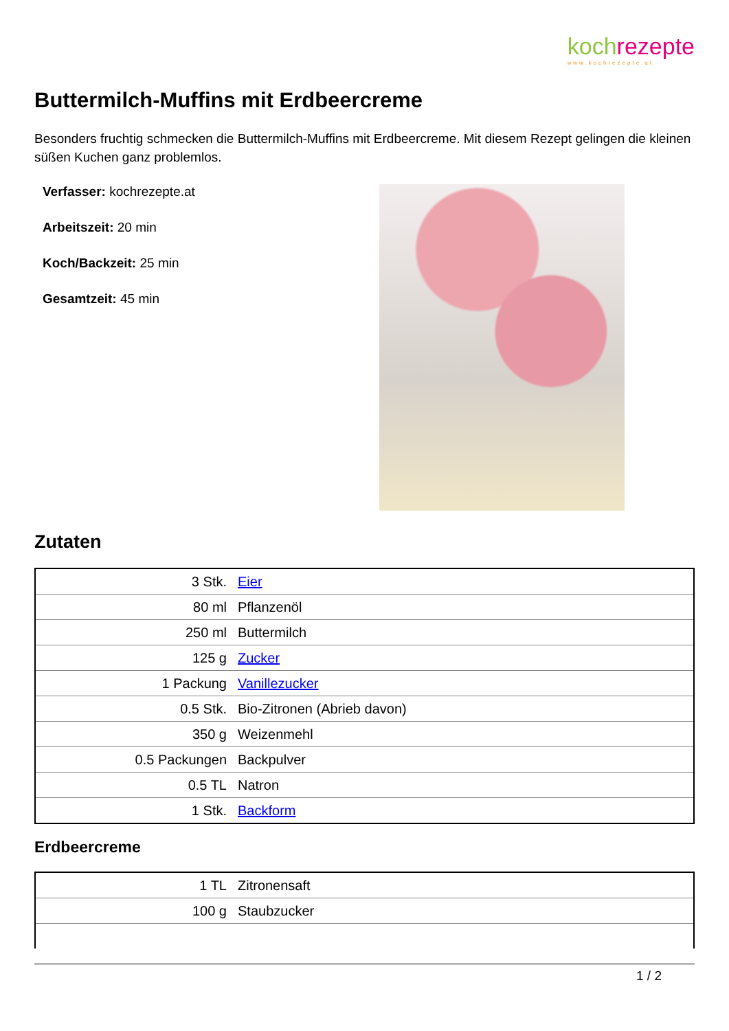koch rezepte
www.kochrezepte.at
Buttermilch-Muffins mit Erdbeercreme
Besonders fruchtig schmecken die Buttermilch-Muffins mit Erdbeercreme. Mit diesem Rezept gelingen die kleinen süßen Kuchen ganz problemlos.
Verfasser: kochrezepte.at
Arbeitszeit: 20 min
Koch/Backzeit: 25 min
Gesamtzeit: 45 min
Zutaten
| 3 Stk. | Eier |
| 80 ml | Pflanzenöl |
| 250 ml | Buttermilch |
| 125 g | Zucker |
| 1 Packung | Vanillezucker |
| 0.5 Stk. | Bio-Zitronen (Abrieb davon) |
| 350 g | Weizenmehl |
| 0.5 Packungen | Backpulver |
| 0.5 TL | Natron |
| 1 Stk. | Backform |
Erdbeercreme
| 1 TL | Zitronensaft |
| 100 g | Staubzucker |
1 / 2